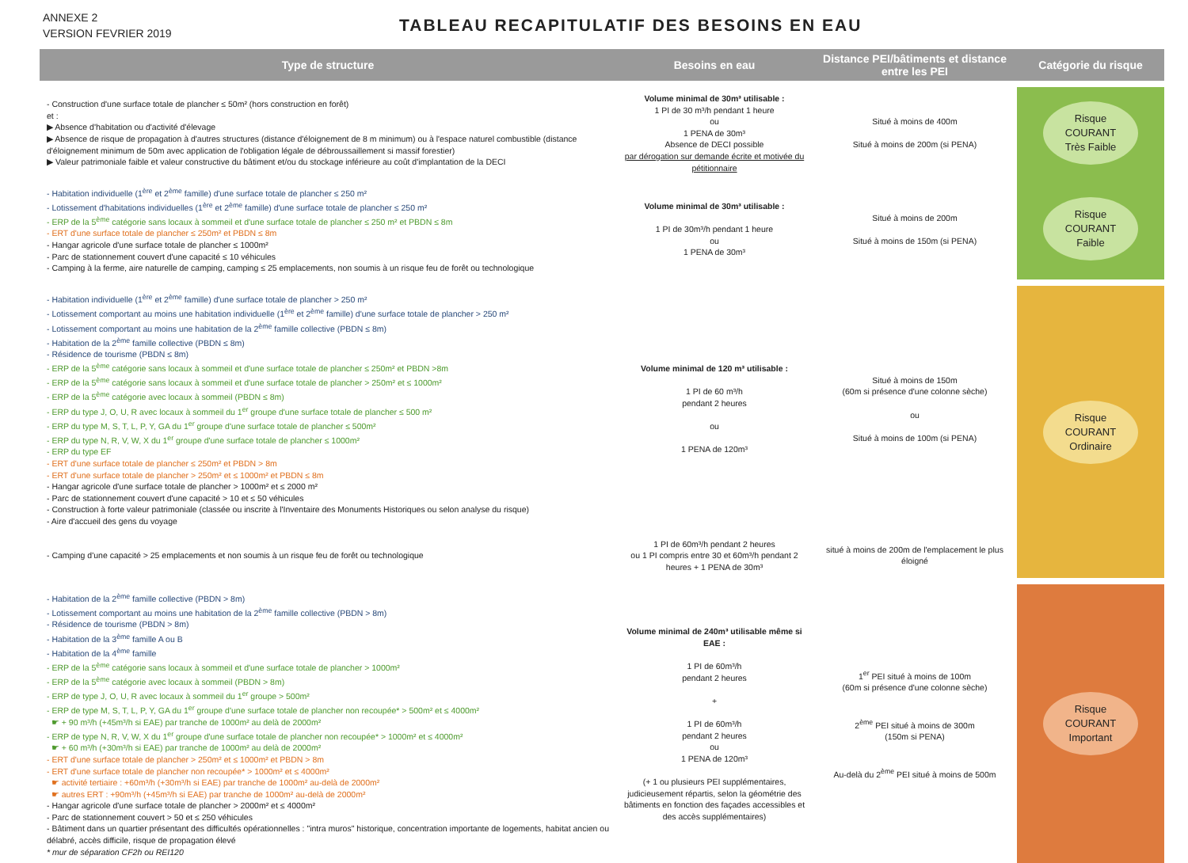ANNEXE 2
VERSION FEVRIER 2019
TABLEAU RECAPITULATIF DES BESOINS EN EAU
| Type de structure | Besoins en eau | Distance PEI/bâtiments et distance entre les PEI | Catégorie du risque |
| --- | --- | --- | --- |
| - Construction d'une surface totale de plancher ≤ 50m² (hors construction en forêt) et : ▶ Absence d'habitation ou d'activité d'élevage ▶ Absence de risque de propagation à d'autres structures (distance d'éloignement de 8 m minimum) ou à l'espace naturel combustible (distance d'éloignement minimum de 50m avec application de l'obligation légale de débroussaillement si massif forestier) ▶ Valeur patrimoniale faible et valeur constructive du bâtiment et/ou du stockage inférieure au coût d'implantation de la DECI | Volume minimal de 30m³ utilisable : 1 PI de 30 m³/h pendant 1 heure ou 1 PENA de 30m³ Absence de DECI possible par dérogation sur demande écrite et motivée du pétitionnaire | Situé à moins de 400m Situé à moins de 200m (si PENA) | Risque COURANT Très Faible |
| - Habitation individuelle (1<sup>ère</sup> et 2<sup>ème</sup> famille) d'une surface totale de plancher ≤ 250 m² - Lotissement d'habitations individuelles (1<sup>ère</sup> et 2<sup>ème</sup> famille) d'une surface totale de plancher ≤ 250 m² - ERP de la 5<sup>ème</sup> catégorie sans locaux à sommeil et d'une surface totale de plancher ≤ 250 m² et PBDN ≤ 8m - ERT d'une surface totale de plancher ≤ 250m² et PBDN ≤ 8m - Hangar agricole d'une surface totale de plancher ≤ 1000m² - Parc de stationnement couvert d'une capacité ≤ 10 véhicules - Camping à la ferme, aire naturelle de camping, camping ≤ 25 emplacements, non soumis à un risque feu de forêt ou technologique | Volume minimal de 30m³ utilisable : 1 PI de 30m³/h pendant 1 heure ou 1 PENA de 30m³ | Situé à moins de 200m Situé à moins de 150m (si PENA) | Risque COURANT Faible |
| - Habitation individuelle (1<sup>ère</sup> et 2<sup>ème</sup> famille) d'une surface totale de plancher > 250 m² - Lotissement comportant au moins une habitation individuelle (1<sup>ère</sup> et 2<sup>ème</sup> famille) d'une surface totale de plancher > 250 m² - Lotissement comportant au moins une habitation de la 2<sup>ème</sup> famille collective (PBDN ≤ 8m) - Habitation de la 2<sup>ème</sup> famille collective (PBDN ≤ 8m) - Résidence de tourisme (PBDN ≤ 8m) - ERP de la 5<sup>ème</sup> catégorie sans locaux à sommeil et d'une surface totale de plancher ≤ 250m² et PBDN >8m - ERP de la 5<sup>ème</sup> catégorie sans locaux à sommeil et d'une surface totale de plancher > 250m² et ≤ 1000m² - ERP de la 5<sup>ème</sup> catégorie avec locaux à sommeil (PBDN ≤ 8m) - ERP du type J, O, U, R avec locaux à sommeil du 1<sup>er</sup> groupe d'une surface totale de plancher ≤ 500 m² - ERP du type M, S, T, L, P, Y, GA du 1<sup>er</sup> groupe d'une surface totale de plancher ≤ 500m² - ERP du type N, R, V, W, X du 1<sup>er</sup> groupe d'une surface totale de plancher ≤ 1000m² - ERP du type EF - ERT d'une surface totale de plancher ≤ 250m² et PBDN > 8m - ERT d'une surface totale de plancher > 250m² et ≤ 1000m² et PBDN ≤ 8m - Hangar agricole d'une surface totale de plancher > 1000m² et ≤ 2000 m² - Parc de stationnement couvert d'une capacité > 10 et ≤ 50 véhicules - Construction à forte valeur patrimoniale (classée ou inscrite à l'Inventaire des Monuments Historiques ou selon analyse du risque) - Aire d'accueil des gens du voyage | Volume minimal de 120 m³ utilisable : 1 PI de 60 m³/h pendant 2 heures ou 1 PENA de 120m³ | Situé à moins de 150m (60m si présence d'une colonne sèche) ou Situé à moins de 100m (si PENA) | Risque COURANT Ordinaire |
| - Camping d'une capacité > 25 emplacements et non soumis à un risque feu de forêt ou technologique | 1 PI de 60m³/h pendant 2 heures ou 1 PI compris entre 30 et 60m³/h pendant 2 heures + 1 PENA de 30m³ | situé à moins de 200m de l'emplacement le plus éloigné | |
| - Habitation de la 2<sup>ème</sup> famille collective (PBDN > 8m) - Lotissement comportant au moins une habitation de la 2<sup>ème</sup> famille collective (PBDN > 8m) - Résidence de tourisme (PBDN > 8m) - Habitation de la 3<sup>ème</sup> famille A ou B - Habitation de la 4<sup>ème</sup> famille - ERP de la 5<sup>ème</sup> catégorie sans locaux à sommeil et d'une surface totale de plancher > 1000m² - ERP de la 5<sup>ème</sup> catégorie avec locaux à sommeil (PBDN > 8m) - ERP de type J, O, U, R avec locaux à sommeil du 1<sup>er</sup> groupe > 500m² - ERP de type M, S, T, L, P, Y, GA du 1<sup>er</sup> groupe d'une surface totale de plancher non recoupée* > 500m² et ≤ 4000m² ☛ + 90 m³/h (+45m³/h si EAE) par tranche de 1000m² au delà de 2000m² - ERP de type N, R, V, W, X du 1<sup>er</sup> groupe d'une surface totale de plancher non recoupée* > 1000m² et ≤ 4000m² ☛ + 60 m³/h (+30m³/h si EAE) par tranche de 1000m² au delà de 2000m² - ERT d'une surface totale de plancher > 250m² et ≤ 1000m² et PBDN > 8m - ERT d'une surface totale de plancher non recoupée* > 1000m² et ≤ 4000m² ☛ activité tertiaire : +60m³/h (+30m³/h si EAE) par tranche de 1000m² au-delà de 2000m² ☛ autres ERT : +90m³/h (+45m³/h si EAE) par tranche de 1000m² au-delà de 2000m² - Hangar agricole d'une surface totale de plancher > 2000m² et ≤ 4000m² - Parc de stationnement couvert > 50 et ≤ 250 véhicules - Bâtiment dans un quartier présentant des difficultés opérationnelles : "intra muros" historique, concentration importante de logements, habitat ancien ou délabré, accès difficile, risque de propagation élevé * mur de séparation CF2h ou REI120 | Volume minimal de 240m³ utilisable même si EAE : 1 PI de 60m³/h pendant 2 heures + 1 PI de 60m³/h pendant 2 heures ou 1 PENA de 120m³ (+ 1 ou plusieurs PEI supplémentaires, judicieusement répartis, selon la géométrie des bâtiments en fonction des façades accessibles et des accès supplémentaires) | 1<sup>er</sup> PEI situé à moins de 100m (60m si présence d'une colonne sèche) 2<sup>ème</sup> PEI situé à moins de 300m (150m si PENA) Au-delà du 2<sup>ème</sup> PEI situé à moins de 500m | Risque COURANT Important |